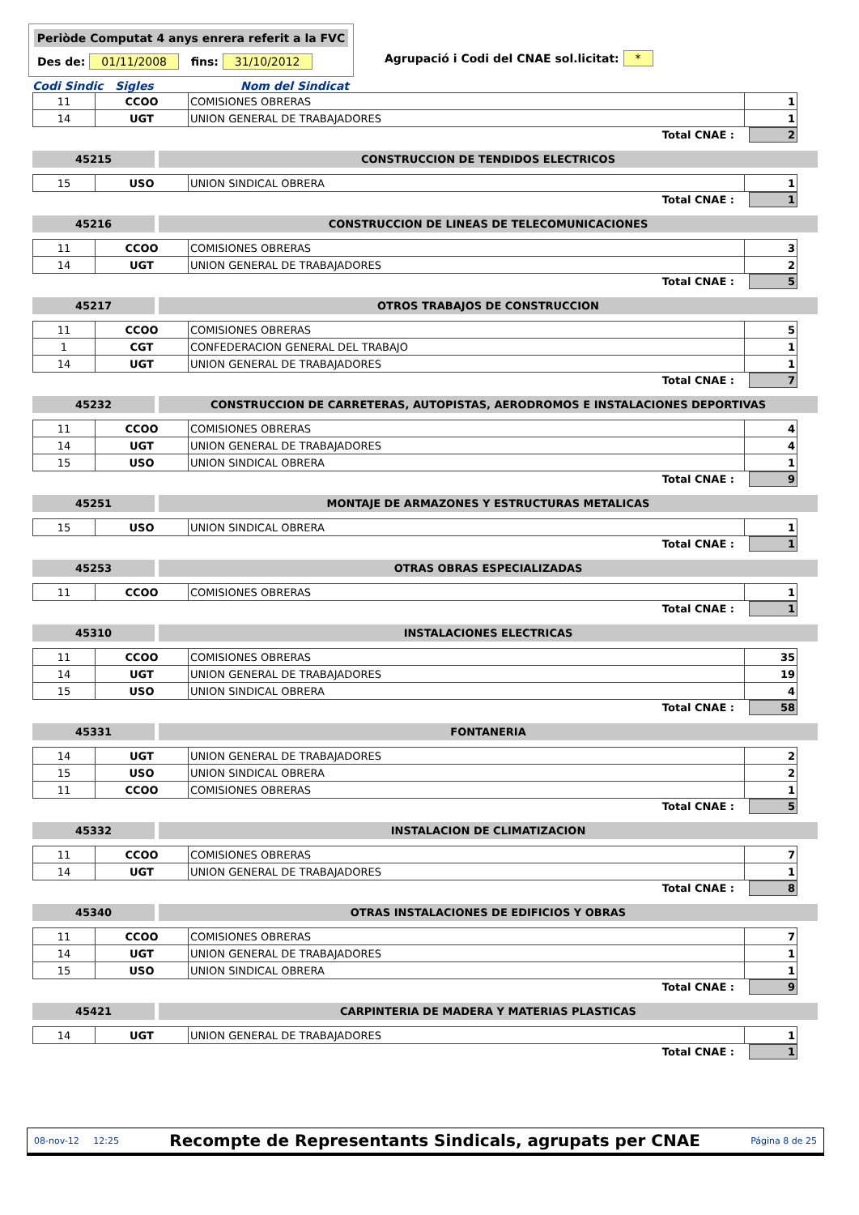Periòde Computat 4 anys enrera referit a la FVC
Des de: 01/11/2008 fins: 31/10/2012
Agrupació i Codi del CNAE sol.licitat: *
Codi Sindic Sigles Nom del Sindicat
| 11 | CCOO | COMISIONES OBRERAS | 1 |
| 14 | UGT | UNION GENERAL DE TRABAJADORES | 1 |
Total CNAE : 2
45215 CONSTRUCCION DE TENDIDOS ELECTRICOS
| 15 | USO | UNION SINDICAL OBRERA | 1 |
Total CNAE : 1
45216 CONSTRUCCION DE LINEAS DE TELECOMUNICACIONES
| 11 | CCOO | COMISIONES OBRERAS | 3 |
| 14 | UGT | UNION GENERAL DE TRABAJADORES | 2 |
Total CNAE : 5
45217 OTROS TRABAJOS DE CONSTRUCCION
| 11 | CCOO | COMISIONES OBRERAS | 5 |
| 1 | CGT | CONFEDERACION GENERAL DEL TRABAJO | 1 |
| 14 | UGT | UNION GENERAL DE TRABAJADORES | 1 |
Total CNAE : 7
45232 CONSTRUCCION DE CARRETERAS, AUTOPISTAS, AERODROMOS E INSTALACIONES DEPORTIVAS
| 11 | CCOO | COMISIONES OBRERAS | 4 |
| 14 | UGT | UNION GENERAL DE TRABAJADORES | 4 |
| 15 | USO | UNION SINDICAL OBRERA | 1 |
Total CNAE : 9
45251 MONTAJE DE ARMAZONES Y ESTRUCTURAS METALICAS
| 15 | USO | UNION SINDICAL OBRERA | 1 |
Total CNAE : 1
45253 OTRAS OBRAS ESPECIALIZADAS
| 11 | CCOO | COMISIONES OBRERAS | 1 |
Total CNAE : 1
45310 INSTALACIONES ELECTRICAS
| 11 | CCOO | COMISIONES OBRERAS | 35 |
| 14 | UGT | UNION GENERAL DE TRABAJADORES | 19 |
| 15 | USO | UNION SINDICAL OBRERA | 4 |
Total CNAE : 58
45331 FONTANERIA
| 14 | UGT | UNION GENERAL DE TRABAJADORES | 2 |
| 15 | USO | UNION SINDICAL OBRERA | 2 |
| 11 | CCOO | COMISIONES OBRERAS | 1 |
Total CNAE : 5
45332 INSTALACION DE CLIMATIZACION
| 11 | CCOO | COMISIONES OBRERAS | 7 |
| 14 | UGT | UNION GENERAL DE TRABAJADORES | 1 |
Total CNAE : 8
45340 OTRAS INSTALACIONES DE EDIFICIOS Y OBRAS
| 11 | CCOO | COMISIONES OBRERAS | 7 |
| 14 | UGT | UNION GENERAL DE TRABAJADORES | 1 |
| 15 | USO | UNION SINDICAL OBRERA | 1 |
Total CNAE : 9
45421 CARPINTERIA DE MADERA Y MATERIAS PLASTICAS
| 14 | UGT | UNION GENERAL DE TRABAJADORES | 1 |
Total CNAE : 1
08-nov-12 12:25 Recompte de Representants Sindicals, agrupats per CNAE Página 8 de 25